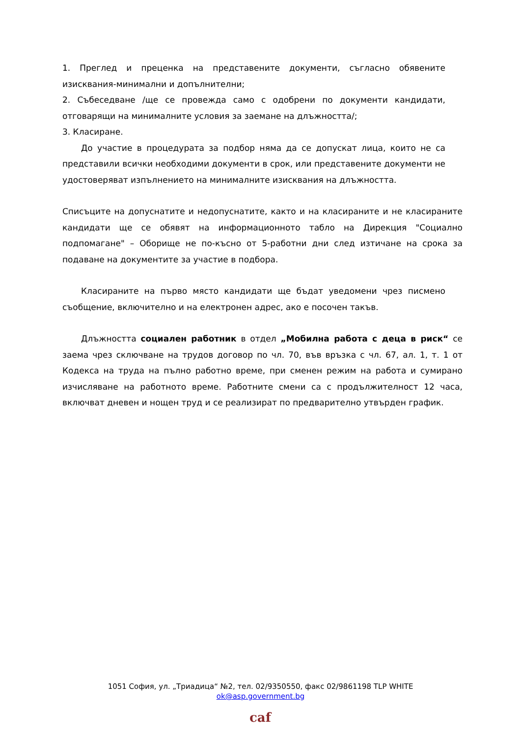1. Преглед и преценка на представените документи, съгласно обявените изисквания-минимални и допълнителни;
2. Събеседване /ще се провежда само с одобрени по документи кандидати, отговарящи на минималните условия за заемане на длъжността/;
3. Класиране.
До участие в процедурата за подбор няма да се допускат лица, които не са представили всички необходими документи в срок, или представените документи не удостоверяват изпълнението на минималните изисквания на длъжността.
Списъците на допуснатите и недопуснатите, както и на класираните и не класираните кандидати ще се обявят на информационното табло на Дирекция "Социално подпомагане" – Оборище не по-късно от 5-работни дни след изтичане на срока за подаване на документите за участие в подбора.
Класираните на първо място кандидати ще бъдат уведомени чрез писмено съобщение, включително и на електронен адрес, ако е посочен такъв.
Длъжността социален работник в отдел „Мобилна работа с деца в риск“ се заема чрез сключване на трудов договор по чл. 70, във връзка с чл. 67, ал. 1, т. 1 от Кодекса на труда на пълно работно време, при сменен режим на работа и сумирано изчисляване на работното време. Работните смени са с продължителност 12 часа, включват дневен и нощен труд и се реализират по предварително утвърден график.
1051 София, ул. „Триадица“ №2, тел. 02/9350550, факс 02/9861198 TLP WHITE
ok@asp.government.bg
caf